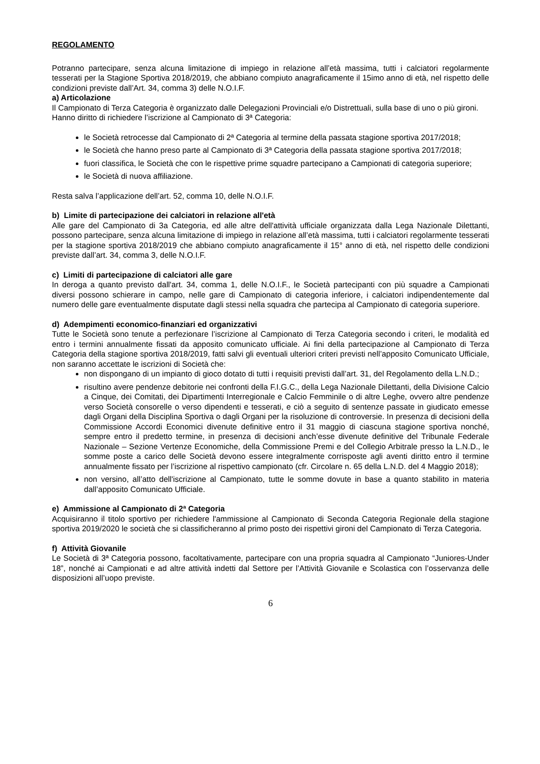REGOLAMENTO
Potranno partecipare, senza alcuna limitazione di impiego in relazione all’età massima, tutti i calciatori regolarmente tesserati per la Stagione Sportiva 2018/2019, che abbiano compiuto anagraficamente il 15imo anno di età, nel rispetto delle condizioni previste dall’Art. 34, comma 3) delle N.O.I.F.
a) Articolazione
Il Campionato di Terza Categoria è organizzato dalle Delegazioni Provinciali e/o Distrettuali, sulla base di uno o più gironi.
Hanno diritto di richiedere l’iscrizione al Campionato di 3ª Categoria:
le Società retrocesse dal Campionato di 2ª Categoria al termine della passata stagione sportiva 2017/2018;
le Società che hanno preso parte al Campionato di 3ª Categoria della passata stagione sportiva 2017/2018;
fuori classifica, le Società che con le rispettive prime squadre partecipano a Campionati di categoria superiore;
le Società di nuova affiliazione.
Resta salva l’applicazione dell’art. 52, comma 10, delle N.O.I.F.
b) Limite di partecipazione dei calciatori in relazione all'età
Alle gare del Campionato di 3a Categoria, ed alle altre dell'attività ufficiale organizzata dalla Lega Nazionale Dilettanti, possono partecipare, senza alcuna limitazione di impiego in relazione all’età massima, tutti i calciatori regolarmente tesserati per la stagione sportiva 2018/2019 che abbiano compiuto anagraficamente il 15° anno di età, nel rispetto delle condizioni previste dall’art. 34, comma 3, delle N.O.I.F.
c) Limiti di partecipazione di calciatori alle gare
In deroga a quanto previsto dall'art. 34, comma 1, delle N.O.I.F., le Società partecipanti con più squadre a Campionati diversi possono schierare in campo, nelle gare di Campionato di categoria inferiore, i calciatori indipendentemente dal numero delle gare eventualmente disputate dagli stessi nella squadra che partecipa al Campionato di categoria superiore.
d) Adempimenti economico-finanziari ed organizzativi
Tutte le Società sono tenute a perfezionare l’iscrizione al Campionato di Terza Categoria secondo i criteri, le modalità ed entro i termini annualmente fissati da apposito comunicato ufficiale. Ai fini della partecipazione al Campionato di Terza Categoria della stagione sportiva 2018/2019, fatti salvi gli eventuali ulteriori criteri previsti nell’apposito Comunicato Ufficiale, non saranno accettate le iscrizioni di Società che:
non dispongano di un impianto di gioco dotato di tutti i requisiti previsti dall’art. 31, del Regolamento della L.N.D.;
risultino avere pendenze debitorie nei confronti della F.I.G.C., della Lega Nazionale Dilettanti, della Divisione Calcio a Cinque, dei Comitati, dei Dipartimenti Interregionale e Calcio Femminile o di altre Leghe, ovvero altre pendenze verso Società consorelle o verso dipendenti e tesserati, e ciò a seguito di sentenze passate in giudicato emesse dagli Organi della Disciplina Sportiva o dagli Organi per la risoluzione di controversie. In presenza di decisioni della Commissione Accordi Economici divenute definitive entro il 31 maggio di ciascuna stagione sportiva nonché, sempre entro il predetto termine, in presenza di decisioni anch’esse divenute definitive del Tribunale Federale Nazionale – Sezione Vertenze Economiche, della Commissione Premi e del Collegio Arbitrale presso la L.N.D., le somme poste a carico delle Società devono essere integralmente corrisposte agli aventi diritto entro il termine annualmente fissato per l’iscrizione al rispettivo campionato (cfr. Circolare n. 65 della L.N.D. del 4 Maggio 2018);
non versino, all’atto dell'iscrizione al Campionato, tutte le somme dovute in base a quanto stabilito in materia dall’apposito Comunicato Ufficiale.
e) Ammissione al Campionato di 2ª Categoria
Acquisiranno il titolo sportivo per richiedere l'ammissione al Campionato di Seconda Categoria Regionale della stagione sportiva 2019/2020 le società che si classificheranno al primo posto dei rispettivi gironi del Campionato di Terza Categoria.
f) Attività Giovanile
Le Società di 3ª Categoria possono, facoltativamente, partecipare con una propria squadra al Campionato “Juniores-Under 18”, nonché ai Campionati e ad altre attività indetti dal Settore per l’Attività Giovanile e Scolastica con l’osservanza delle disposizioni all’uopo previste.
6